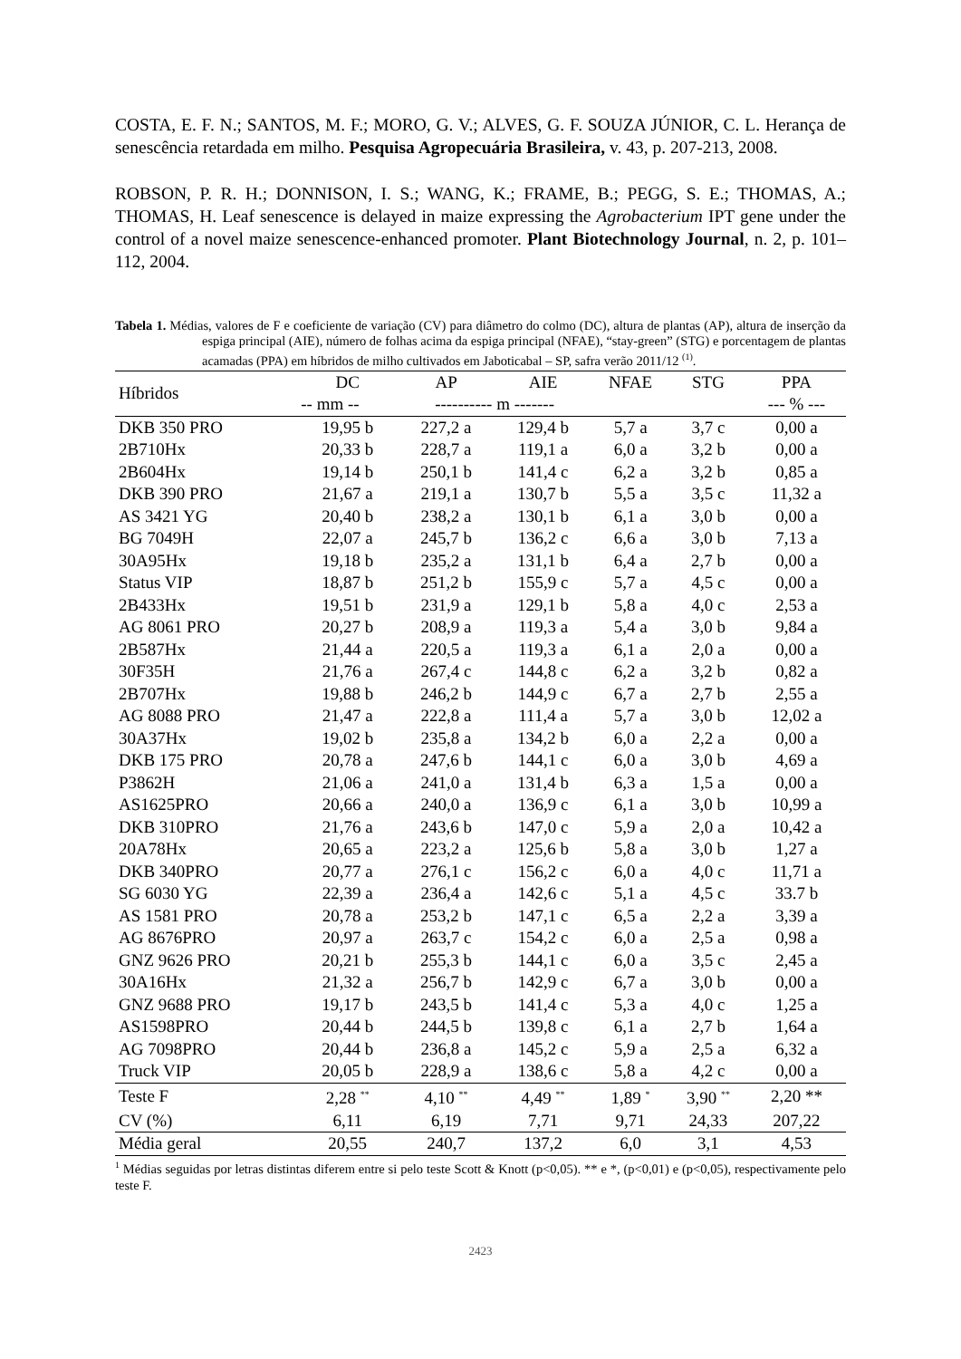COSTA, E. F. N.; SANTOS, M. F.; MORO, G. V.; ALVES, G. F. SOUZA JÚNIOR, C. L. Herança de senescência retardada em milho. Pesquisa Agropecuária Brasileira, v. 43, p. 207-213, 2008.
ROBSON, P. R. H.; DONNISON, I. S.; WANG, K.; FRAME, B.; PEGG, S. E.; THOMAS, A.; THOMAS, H. Leaf senescence is delayed in maize expressing the Agrobacterium IPT gene under the control of a novel maize senescence-enhanced promoter. Plant Biotechnology Journal, n. 2, p. 101–112, 2004.
Tabela 1. Médias, valores de F e coeficiente de variação (CV) para diâmetro do colmo (DC), altura de plantas (AP), altura de inserção da espiga principal (AIE), número de folhas acima da espiga principal (NFAE), “stay-green” (STG) e porcentagem de plantas acamadas (PPA) em híbridos de milho cultivados em Jaboticabal – SP, safra verão 2011/12 <sup>(1)</sup>.
| Híbridos | DC | AP | AIE | NFAE | STG | PPA |
| --- | --- | --- | --- | --- | --- | --- |
| | -- mm -- | ---------- m ------- | | | | --- % --- |
| DKB 350 PRO | 19,95 b | 227,2 a | 129,4 b | 5,7 a | 3,7 c | 0,00 a |
| 2B710Hx | 20,33 b | 228,7 a | 119,1 a | 6,0 a | 3,2 b | 0,00 a |
| 2B604Hx | 19,14 b | 250,1 b | 141,4 c | 6,2 a | 3,2 b | 0,85 a |
| DKB 390 PRO | 21,67 a | 219,1 a | 130,7 b | 5,5 a | 3,5 c | 11,32 a |
| AS 3421 YG | 20,40 b | 238,2 a | 130,1 b | 6,1 a | 3,0 b | 0,00 a |
| BG 7049H | 22,07 a | 245,7 b | 136,2 c | 6,6 a | 3,0 b | 7,13 a |
| 30A95Hx | 19,18 b | 235,2 a | 131,1 b | 6,4 a | 2,7 b | 0,00 a |
| Status VIP | 18,87 b | 251,2 b | 155,9 c | 5,7 a | 4,5 c | 0,00 a |
| 2B433Hx | 19,51 b | 231,9 a | 129,1 b | 5,8 a | 4,0 c | 2,53 a |
| AG 8061 PRO | 20,27 b | 208,9 a | 119,3 a | 5,4 a | 3,0 b | 9,84 a |
| 2B587Hx | 21,44 a | 220,5 a | 119,3 a | 6,1 a | 2,0 a | 0,00 a |
| 30F35H | 21,76 a | 267,4 c | 144,8 c | 6,2 a | 3,2 b | 0,82 a |
| 2B707Hx | 19,88 b | 246,2 b | 144,9 c | 6,7 a | 2,7 b | 2,55 a |
| AG 8088 PRO | 21,47 a | 222,8 a | 111,4 a | 5,7 a | 3,0 b | 12,02 a |
| 30A37Hx | 19,02 b | 235,8 a | 134,2 b | 6,0 a | 2,2 a | 0,00 a |
| DKB 175 PRO | 20,78 a | 247,6 b | 144,1 c | 6,0 a | 3,0 b | 4,69 a |
| P3862H | 21,06 a | 241,0 a | 131,4 b | 6,3 a | 1,5 a | 0,00 a |
| AS1625PRO | 20,66 a | 240,0 a | 136,9 c | 6,1 a | 3,0 b | 10,99 a |
| DKB 310PRO | 21,76 a | 243,6 b | 147,0 c | 5,9 a | 2,0 a | 10,42 a |
| 20A78Hx | 20,65 a | 223,2 a | 125,6 b | 5,8 a | 3,0 b | 1,27 a |
| DKB 340PRO | 20,77 a | 276,1 c | 156,2 c | 6,0 a | 4,0 c | 11,71 a |
| SG 6030 YG | 22,39 a | 236,4 a | 142,6 c | 5,1 a | 4,5 c | 33.7 b |
| AS 1581 PRO | 20,78 a | 253,2 b | 147,1 c | 6,5 a | 2,2 a | 3,39 a |
| AG 8676PRO | 20,97 a | 263,7 c | 154,2 c | 6,0 a | 2,5 a | 0,98 a |
| GNZ 9626 PRO | 20,21 b | 255,3 b | 144,1 c | 6,0 a | 3,5 c | 2,45 a |
| 30A16Hx | 21,32 a | 256,7 b | 142,9 c | 6,7 a | 3,0 b | 0,00 a |
| GNZ 9688 PRO | 19,17 b | 243,5 b | 141,4 c | 5,3 a | 4,0 c | 1,25 a |
| AS1598PRO | 20,44 b | 244,5 b | 139,8 c | 6,1 a | 2,7 b | 1,64 a |
| AG 7098PRO | 20,44 b | 236,8 a | 145,2 c | 5,9 a | 2,5 a | 6,32 a |
| Truck VIP | 20,05 b | 228,9 a | 138,6 c | 5,8 a | 4,2 c | 0,00 a |
| Teste F | 2,28 <sup>**</sup> | 4,10 <sup>**</sup> | 4,49 <sup>**</sup> | 1,89 <sup>*</sup> | 3,90 <sup>**</sup> | 2,20 ** |
| CV (%) | 6,11 | 6,19 | 7,71 | 9,71 | 24,33 | 207,22 |
| Média geral | 20,55 | 240,7 | 137,2 | 6,0 | 3,1 | 4,53 |
<sup>1</sup> Médias seguidas por letras distintas diferem entre si pelo teste Scott & Knott (p<0,05). ** e *, (p<0,01) e (p<0,05), respectivamente pelo teste F.
2423